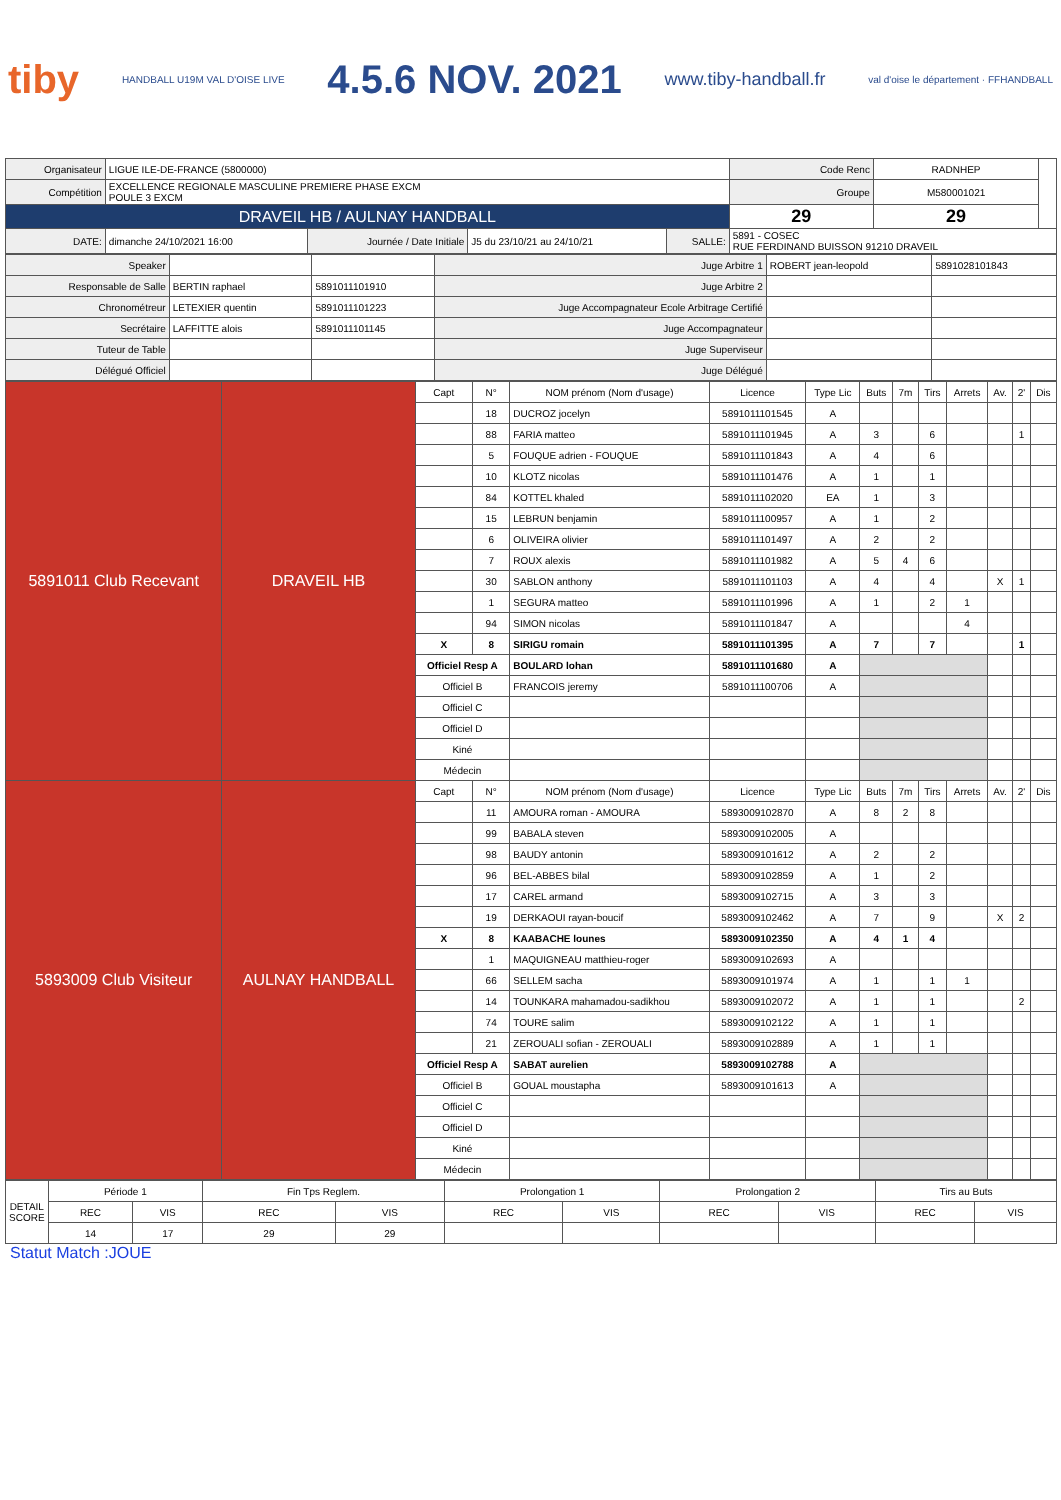tiby HANDBALL U19M VAL D'OISE LIVE 4.5.6 NOV. 2021 www.tiby-handball.fr val d'oise le département · FFHANDBALL
| Organisateur | LIGUE ILE-DE-FRANCE (5800000) | | | | | Code Renc | RADNHEP | |
| Compétition | EXCELLENCE REGIONALE MASCULINE PREMIERE PHASE EXCM POULE 3 EXCM | | | | | Groupe | M580001021 | |
| DRAVEIL HB / AULNAY HANDBALL | | | | | | 29 | 29 | |
| DATE: | dimanche 24/10/2021 16:00 | Journée / Date Initiale | J5 du 23/10/21 au 24/10/21 | SALLE: | 5891 - COSEC RUE FERDINAND BUISSON 91210 DRAVEIL | | | |
| Speaker | | | Juge Arbitre 1 | ROBERT jean-leopold | 5891028101843 |
| Responsable de Salle | BERTIN raphael | 5891011101910 | Juge Arbitre 2 | | |
| Chronométreur | LETEXIER quentin | 5891011101223 | Juge Accompagnateur Ecole Arbitrage Certifié | | |
| Secrétaire | LAFFITTE alois | 5891011101145 | Juge Accompagnateur | | |
| Tuteur de Table | | | Juge Superviseur | | |
| Délégué Officiel | | | Juge Délégué | | |
| 5891011 Club Recevant | DRAVEIL HB | Capt | N° | NOM prénom (Nom d'usage) | Licence | Type Lic | Buts | 7m | Tirs | Arrets | Av. | 2' | Dis |
| | | | 18 | DUCROZ jocelyn | 5891011101545 | A | | | | | | | |
| | | | 88 | FARIA matteo | 5891011101945 | A | 3 | | 6 | | | 1 | |
| | | | 5 | FOUQUE adrien - FOUQUE | 5891011101843 | A | 4 | | 6 | | | | |
| | | | 10 | KLOTZ nicolas | 5891011101476 | A | 1 | | 1 | | | | |
| | | | 84 | KOTTEL khaled | 5891011102020 | EA | 1 | | 3 | | | | |
| | | | 15 | LEBRUN benjamin | 5891011100957 | A | 1 | | 2 | | | | |
| | | | 6 | OLIVEIRA olivier | 5891011101497 | A | 2 | | 2 | | | | |
| | | | 7 | ROUX alexis | 5891011101982 | A | 5 | 4 | 6 | | | | |
| | | | 30 | SABLON anthony | 5891011101103 | A | 4 | | 4 | | X | 1 | |
| | | | 1 | SEGURA matteo | 5891011101996 | A | 1 | | 2 | 1 | | | |
| | | | 94 | SIMON nicolas | 5891011101847 | A | | | | 4 | | | |
| | | X | 8 | SIRIGU romain | 5891011101395 | A | 7 | | 7 | | | 1 | |
| | | Officiel Resp A | | BOULARD lohan | 5891011101680 | A | | | | | | | |
| | | Officiel B | | FRANCOIS jeremy | 5891011100706 | A | | | | | | | |
| | | Officiel C | | | | | | | | | | | |
| | | Officiel D | | | | | | | | | | | |
| | | Kiné | | | | | | | | | | | |
| | | Médecin | | | | | | | | | | | |
| 5893009 Club Visiteur | AULNAY HANDBALL | Capt | N° | NOM prénom (Nom d'usage) | Licence | Type Lic | Buts | 7m | Tirs | Arrets | Av. | 2' | Dis |
| | | | 11 | AMOURA roman - AMOURA | 5893009102870 | A | 8 | 2 | 8 | | | | |
| | | | 99 | BABALA steven | 5893009102005 | A | | | | | | | |
| | | | 98 | BAUDY antonin | 5893009101612 | A | 2 | | 2 | | | | |
| | | | 96 | BEL-ABBES bilal | 5893009102859 | A | 1 | | 2 | | | | |
| | | | 17 | CAREL armand | 5893009102715 | A | 3 | | 3 | | | | |
| | | | 19 | DERKAOUI rayan-boucif | 5893009102462 | A | 7 | | 9 | | X | 2 | |
| | | X | 8 | KAABACHE lounes | 5893009102350 | A | 4 | 1 | 4 | | | | |
| | | | 1 | MAQUIGNEAU matthieu-roger | 5893009102693 | A | | | | | | | |
| | | | 66 | SELLEM sacha | 5893009101974 | A | 1 | | 1 | 1 | | | |
| | | | 14 | TOUNKARA mahamadou-sadikhou | 5893009102072 | A | 1 | | 1 | | | 2 | |
| | | | 74 | TOURE salim | 5893009102122 | A | 1 | | 1 | | | | |
| | | | 21 | ZEROUALI sofian - ZEROUALI | 5893009102889 | A | 1 | | 1 | | | | |
| | | Officiel Resp A | | SABAT aurelien | 5893009102788 | A | | | | | | | |
| | | Officiel B | | GOUAL moustapha | 5893009101613 | A | | | | | | | |
| | | Officiel C | | | | | | | | | | | |
| | | Officiel D | | | | | | | | | | | |
| | | Kiné | | | | | | | | | | | |
| | | Médecin | | | | | | | | | | | |
| DETAIL SCORE | Période 1 | | Fin Tps Reglem. | | Prolongation 1 | | Prolongation 2 | | Tirs au Buts | |
| | REC | VIS | REC | VIS | REC | VIS | REC | VIS | REC | VIS |
| | 14 | 17 | 29 | 29 | | | | | | |
Statut Match :JOUE